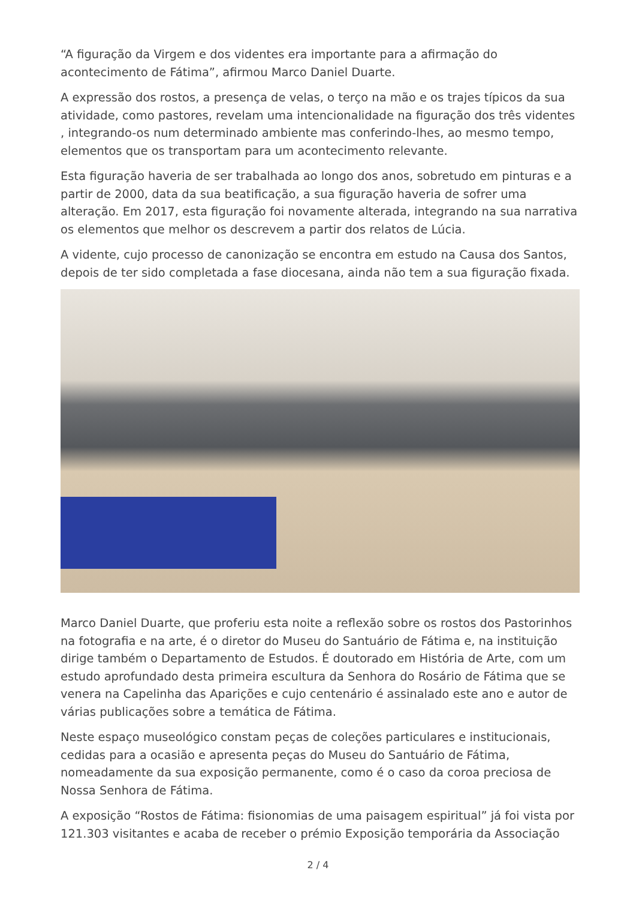“A figuração da Virgem e dos videntes era importante para a afirmação do acontecimento de Fátima”, afirmou Marco Daniel Duarte.
A expressão dos rostos, a presença de velas, o terço na mão e os trajes típicos da sua atividade, como pastores, revelam uma intencionalidade na figuração dos três videntes , integrando-os num determinado ambiente mas conferindo-lhes, ao mesmo tempo, elementos que os transportam para um acontecimento relevante.
Esta figuração haveria de ser trabalhada ao longo dos anos, sobretudo em pinturas e a partir de 2000, data da sua beatificação, a sua figuração haveria de sofrer uma alteração. Em 2017, esta figuração foi novamente alterada, integrando na sua narrativa os elementos que melhor os descrevem a partir dos relatos de Lúcia.
A vidente, cujo processo de canonização se encontra em estudo na Causa dos Santos, depois de ter sido completada a fase diocesana, ainda não tem a sua figuração fixada.
Marco Daniel Duarte, que proferiu esta noite a reflexão sobre os rostos dos Pastorinhos na fotografia e na arte, é o diretor do Museu do Santuário de Fátima e, na instituição dirige também o Departamento de Estudos. É doutorado em História de Arte, com um estudo aprofundado desta primeira escultura da Senhora do Rosário de Fátima que se venera na Capelinha das Aparições e cujo centenário é assinalado este ano e autor de várias publicações sobre a temática de Fátima.
Neste espaço museológico constam peças de coleções particulares e institucionais, cedidas para a ocasião e apresenta peças do Museu do Santuário de Fátima, nomeadamente da sua exposição permanente, como é o caso da coroa preciosa de Nossa Senhora de Fátima.
A exposição “Rostos de Fátima: fisionomias de uma paisagem espiritual” já foi vista por 121.303 visitantes e acaba de receber o prémio Exposição temporária da Associação
2 / 4